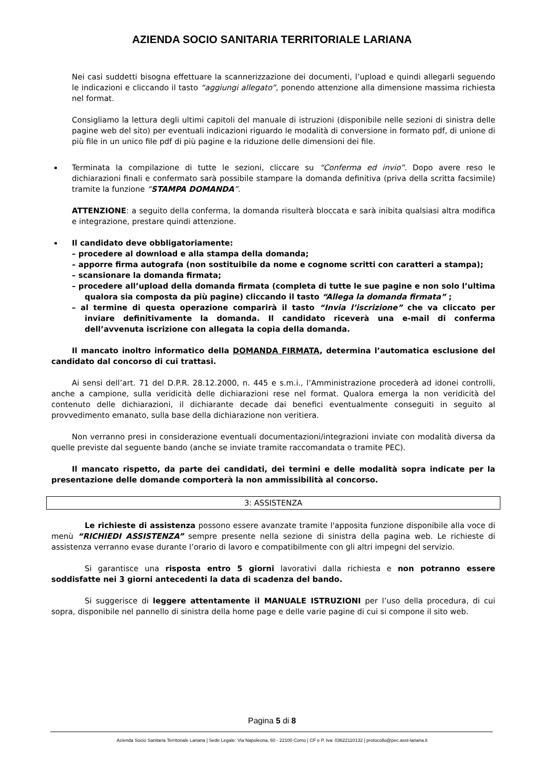AZIENDA SOCIO SANITARIA TERRITORIALE LARIANA
Nei casi suddetti bisogna effettuare la scannerizzazione dei documenti, l’upload e quindi allegarli seguendo le indicazioni e cliccando il tasto “aggiungi allegato”, ponendo attenzione alla dimensione massima richiesta nel format.
Consigliamo la lettura degli ultimi capitoli del manuale di istruzioni (disponibile nelle sezioni di sinistra delle pagine web del sito) per eventuali indicazioni riguardo le modalità di conversione in formato pdf, di unione di più file in un unico file pdf di più pagine e la riduzione delle dimensioni dei file.
Terminata la compilazione di tutte le sezioni, cliccare su “Conferma ed invio”. Dopo avere reso le dichiarazioni finali e confermato sarà possibile stampare la domanda definitiva (priva della scritta facsimile) tramite la funzione “STAMPA DOMANDA”.
ATTENZIONE: a seguito della conferma, la domanda risulterà bloccata e sarà inibita qualsiasi altra modifica e integrazione, prestare quindi attenzione.
Il candidato deve obbligatoriamente:
– procedere al download e alla stampa della domanda;
– apporre firma autografa (non sostituibile da nome e cognome scritti con caratteri a stampa);
– scansionare la domanda firmata;
– procedere all’upload della domanda firmata (completa di tutte le sue pagine e non solo l’ultima qualora sia composta da più pagine) cliccando il tasto “Allega la domanda firmata” ;
– al termine di questa operazione comparirà il tasto “Invia l’iscrizione” che va cliccato per inviare definitivamente la domanda. Il candidato riceverà una e-mail di conferma dell’avvenuta iscrizione con allegata la copia della domanda.
Il mancato inoltro informatico della DOMANDA FIRMATA, determina l’automatica esclusione del candidato dal concorso di cui trattasi.
Ai sensi dell’art. 71 del D.P.R. 28.12.2000, n. 445 e s.m.i., l’Amministrazione procederà ad idonei controlli, anche a campione, sulla veridicità delle dichiarazioni rese nel format. Qualora emerga la non veridicità del contenuto delle dichiarazioni, il dichiarante decade dai benefici eventualmente conseguiti in seguito al provvedimento emanato, sulla base della dichiarazione non veritiera.
Non verranno presi in considerazione eventuali documentazioni/integrazioni inviate con modalità diversa da quelle previste dal seguente bando (anche se inviate tramite raccomandata o tramite PEC).
Il mancato rispetto, da parte dei candidati, dei termini e delle modalità sopra indicate per la presentazione delle domande comporterà la non ammissibilità al concorso.
3: ASSISTENZA
Le richieste di assistenza possono essere avanzate tramite l'apposita funzione disponibile alla voce di menù “RICHIEDI ASSISTENZA” sempre presente nella sezione di sinistra della pagina web. Le richieste di assistenza verranno evase durante l’orario di lavoro e compatibilmente con gli altri impegni del servizio.
Si garantisce una risposta entro 5 giorni lavorativi dalla richiesta e non potranno essere soddisfatte nei 3 giorni antecedenti la data di scadenza del bando.
Si suggerisce di leggere attentamente il MANUALE ISTRUZIONI per l’uso della procedura, di cui sopra, disponibile nel pannello di sinistra della home page e delle varie pagine di cui si compone il sito web.
Pagina 5 di 8
Azienda Socio Sanitaria Territoriale Lariana | Sede Legale: Via Napoleona, 60 - 22100 Como | CF e P. Iva: 03622110132 | protocollo@pec.asst-lariana.it